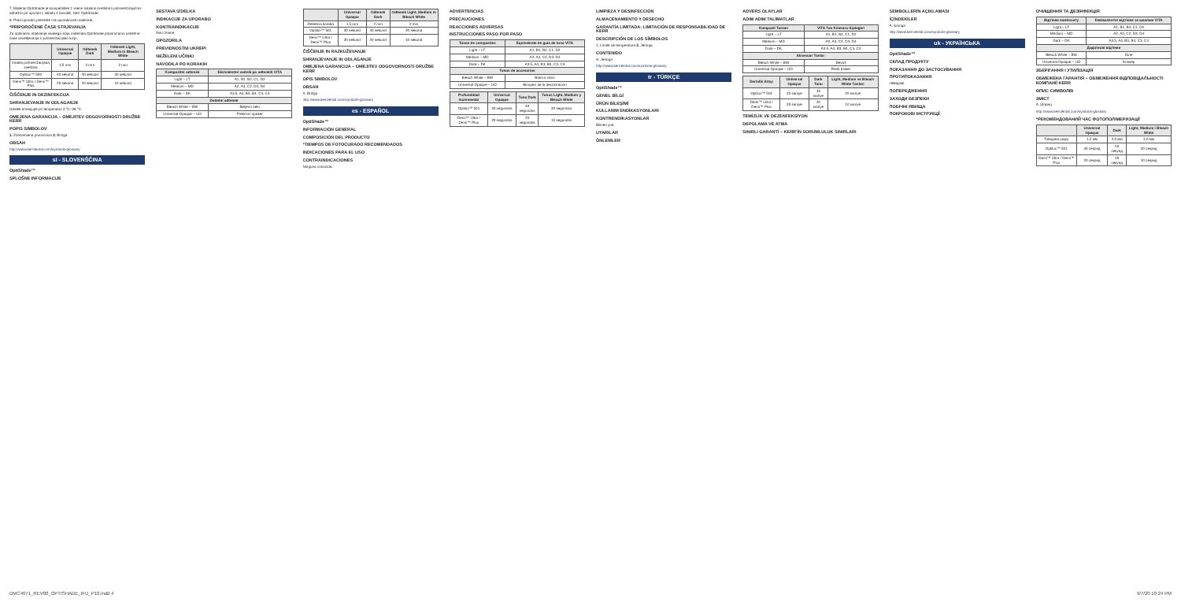7. Material OptiShade je kompatibilen z vsemi ostalimi svetlobno polimerizirajočimi adhezivi pri uporabi v skladu z navodili. Kerr OptiShade.
8. Pred uporabo preverite rok uporabnosti materiala.
*PRIPOROČENE ČASE STRJEVANJA
Za optimalno strjevanje vsakega sloja materiala OptiShade priporočamo ustrezne čase osvetljevanja s polimerizacijsko lučjo.
| | Universal Opaque | Odtenek Dark | Odtenek Light, Medium in Bleach White |
| --- | --- | --- | --- |
| Intakta polimerizacijska svetloba | 1,5 mm | 2 mm | 2 mm |
| Optilux™ 500 | 40 sekund | 40 sekund | 20 sekund |
| Demi™ Ultra / Demi™ Plus | 20 sekund | 20 sekund | 10 sekund |
ČIŠČENJE IN DEZINFEKCIJA
SHRANJEVANJE IN ODLAGANJE
Izdelek shranjujte pri temperaturi 2 °C–28 °C.
OMEJENA GARANCIJA – OMEJITEV ODGOVORNOSTI DRUŽBE KERR
POPIS SIMBOLOV
1. Zdravstvena pomočnica 2. Brizga
OBSAH
http://www.kerrdental.com/symbols-glossary
sl - SLOVENŠČINA
OptiShade™
SPLOŠNE INFORMACIJE
SESTAVA IZDELKA
INDIKACIJE ZA UPORABO
KONTRAINDIKACIJE
Niso znane.
OPOZORILA
PREVIDNOSTNI UKREPI
NEŽELENI UČINKI
NAVODILA PO KORAKIH
| Kompozitni odtenek | Ekvivalentni vodnik po odtenkih VITA |
| --- | --- |
| Light – LT | A1, B1, B2, C1, D2 |
| Medium – MD | A2, A3, C2, D3, D4 |
| Dark – DK | A3.5, A4, B3, B4, C3, C4 |
| Dodatni odtenek | |
| Bleach White – BW | Belјeno belo |
| Universal Opaque – UO | Prekrivni opaker |
| | Universal Opaque | Odtenek Dark | Odtenek Light, Medium in Bleach White |
| --- | --- | --- | --- |
| Debelina koraka | 1,5 mm | 2 mm | 2 mm |
| Optilux™ 501 | 40 sekund | 40 sekund | 20 sekund |
| Demi™ Ultra / Demi™ Plus | 20 sekund | 20 sekund | 10 sekund |
ČIŠČENJE IN RAZKUŽEVANJE
SHRANJEVANJE IN ODLAGANJE
OMEJENA GARANCIJA – OMEJITEV ODGOVORNOSTI DRUŽBE KERR
OPIS SIMBOLOV
OBSAH
A. Brizga
http://www.kerrdental.com/symbols-glossary
es - ESPAÑOL
OptiShade™
INFORMACIÓN GENERAL
COMPOSICIÓN DEL PRODUCTO
*TIEMPOS DE FOTOCURADO RECOMENDADOS
INDICACIONES PARA EL USO
CONTRAINDICACIONES
Ninguna conocida.
ADVERTENCIAS
PRECAUCIONES
REACCIONES ADVERSAS
INSTRUCCIONES PASO POR PASO
| Tonos de composites | Equivalente de guía de tono VITA |
| --- | --- |
| Light – LT | A1, B1, B2, C1, D2 |
| Medium – MD | A2, A3, C2, D3, D4 |
| Dark – DK | A3.5, A4, B3, B4, C3, C4 |
| Tonos de accesorios | |
| Bleach White – BW | Blanco claro |
| Universal Opaque – UO | Bloqueo de la decoloración |
| Profundidad incremental | Universal Opaque | Tono Dark | Tonos Light, Medium y Bleach White |
| --- | --- | --- | --- |
| Optilux™ 501 | 40 segundos | 40 segundos | 20 segundos |
| Demi™ Ultra / Demi™ Plus | 20 segundos | 20 segundos | 10 segundos |
LIMPIEZA Y DESINFECCIÓN
ALMACENAMIENTO Y DESECHO
GARANTÍA LIMITADA: LIMITACIÓN DE RESPONSABILIDAD DE KERR
DESCRIPCIÓN DE LOS SÍMBOLOS
1. Límite de temperatura 2. Jeringa
CONTENIDO
A. Jeringa
http://www.kerrdental.com/symbols-glossary
tr - TÜRKÇE
OptiShade™
GENEL BİLGİ
ÜRÜN BİLEŞİMİ
KULLANIM ENDİKASYONLARI
KONTRENDİKASYONLAR
Bilinen yok.
UYARILAR
ÖNLEMLER
ADVERS OLAYLAR
ADIM ADIM TALİMATLAR
| Kompozit Tonları | VITA Ton Kılavuzu Eşdeğeri |
| --- | --- |
| Light – LT | A1, B1, B2, C1, D2 |
| Medium – MD | A2, A3, C2, D3, D4 |
| Dark – DK | A3.5, A4, B3, B4, C3, C4 |
| Aksesuar Tonlar | |
| Bleach White – BW | Beyaz |
| Universal Opaque – UO | Renk bloker |
| Derinlik Artışı | Universal Opaque | Dark Tonu | Light, Medium ve Bleach White Tonları |
| --- | --- | --- | --- |
| Optilux™ 501 | 40 saniye | 40 saniye | 20 saniye |
| Demi™ Ultra / Demi™ Plus | 20 saniye | 20 saniye | 10 saniye |
TEMİZLİK VE DEZENFEKSİYON
DEPOLAMA VE ATMA
SINIRLI GARANTİ – KERR'İN SORUMLULUK SINIRLARI
SEMBOLLERİN AÇIKLAMASI
İÇİNDEKİLER
A. Şırınga
http://www.kerrdental.com/symbols-glossary
uk - УКРАЇНСЬКА
OptiShade™
СКЛАД ПРОДУКТУ
ПОКАЗАННЯ ДО ЗАСТОСУВАННЯ
ПРОТИПОКАЗАННЯ
Невідомі.
ПОПЕРЕДЖЕННЯ
ЗАХОДИ БЕЗПЕКИ
ПОБІЧНІ ЯВИЩА
ПОКРОКОВІ ІНСТРУКЦІЇ
ОЧИЩЕННЯ ТА ДЕЗІНФЕКЦІЯ
| Відтінки композиту | Еквівалентні відтінки за шкалою VITA |
| --- | --- |
| Light – LT | A1, B1, B2, C1, D2 |
| Medium – MD | A2, A3, C2, D3, D4 |
| Dark – DK | A3.5, A4, B3, B4, C3, C4 |
| Додаткові відтінки | |
| Bleach White – BW | Біле |
| Universal Opaque – UO | Блокер |
ЗБЕРІГАННЯ І УТИЛІЗАЦІЯ
ОБМЕЖЕНА ГАРАНТІЯ – ОБМЕЖЕННЯ ВІДПОВІДАЛЬНОСТІ КОМПАНІЇ KERR
ОПИС СИМВОЛІВ
ЗМІСТ
A. Шприц
http://www.kerrdental.com/symbols-glossary
*РЕКОМЕНДОВАНИЙ ЧАС ФОТОПОЛІМЕРИЗАЦІЇ
| | Universal Opaque | Dark | Light, Medium і Bleach White |
| --- | --- | --- | --- |
| Товщина шару | 1,5 мм | 2,0 мм | 2,0 мм |
| Optilux™ 501 | 40 секунд | 40 секунд | 20 секунд |
| Demi™ Ultra / Demi™ Plus | 20 секунд | 20 секунд | 10 секунд |
DMC4071_REV00_OPTISHADE_IFU_P10.indd 4 9/7/20 10:24 PM